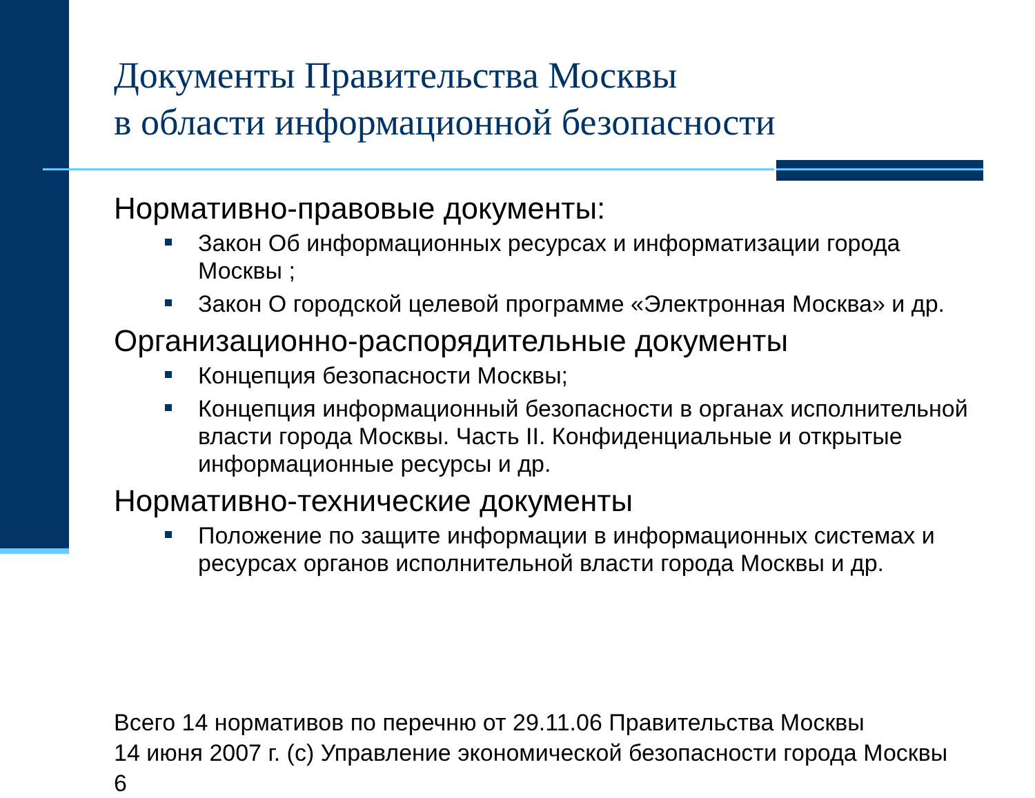Документы Правительства Москвы
в области информационной безопасности
Нормативно-правовые документы:
Закон Об информационных ресурсах и информатизации города Москвы ;
Закон О городской целевой программе «Электронная Москва» и др.
Организационно-распорядительные документы
Концепция безопасности Москвы;
Концепция информационный безопасности в органах исполнительной власти города Москвы. Часть II. Конфиденциальные и открытые информационные ресурсы и др.
Нормативно-технические документы
Положение по защите информации в информационных системах и ресурсах органов исполнительной власти города Москвы и др.
Всего 14 нормативов по перечню от 29.11.06 Правительства Москвы
14 июня 2007 г. (с) Управление экономической безопасности города Москвы 6